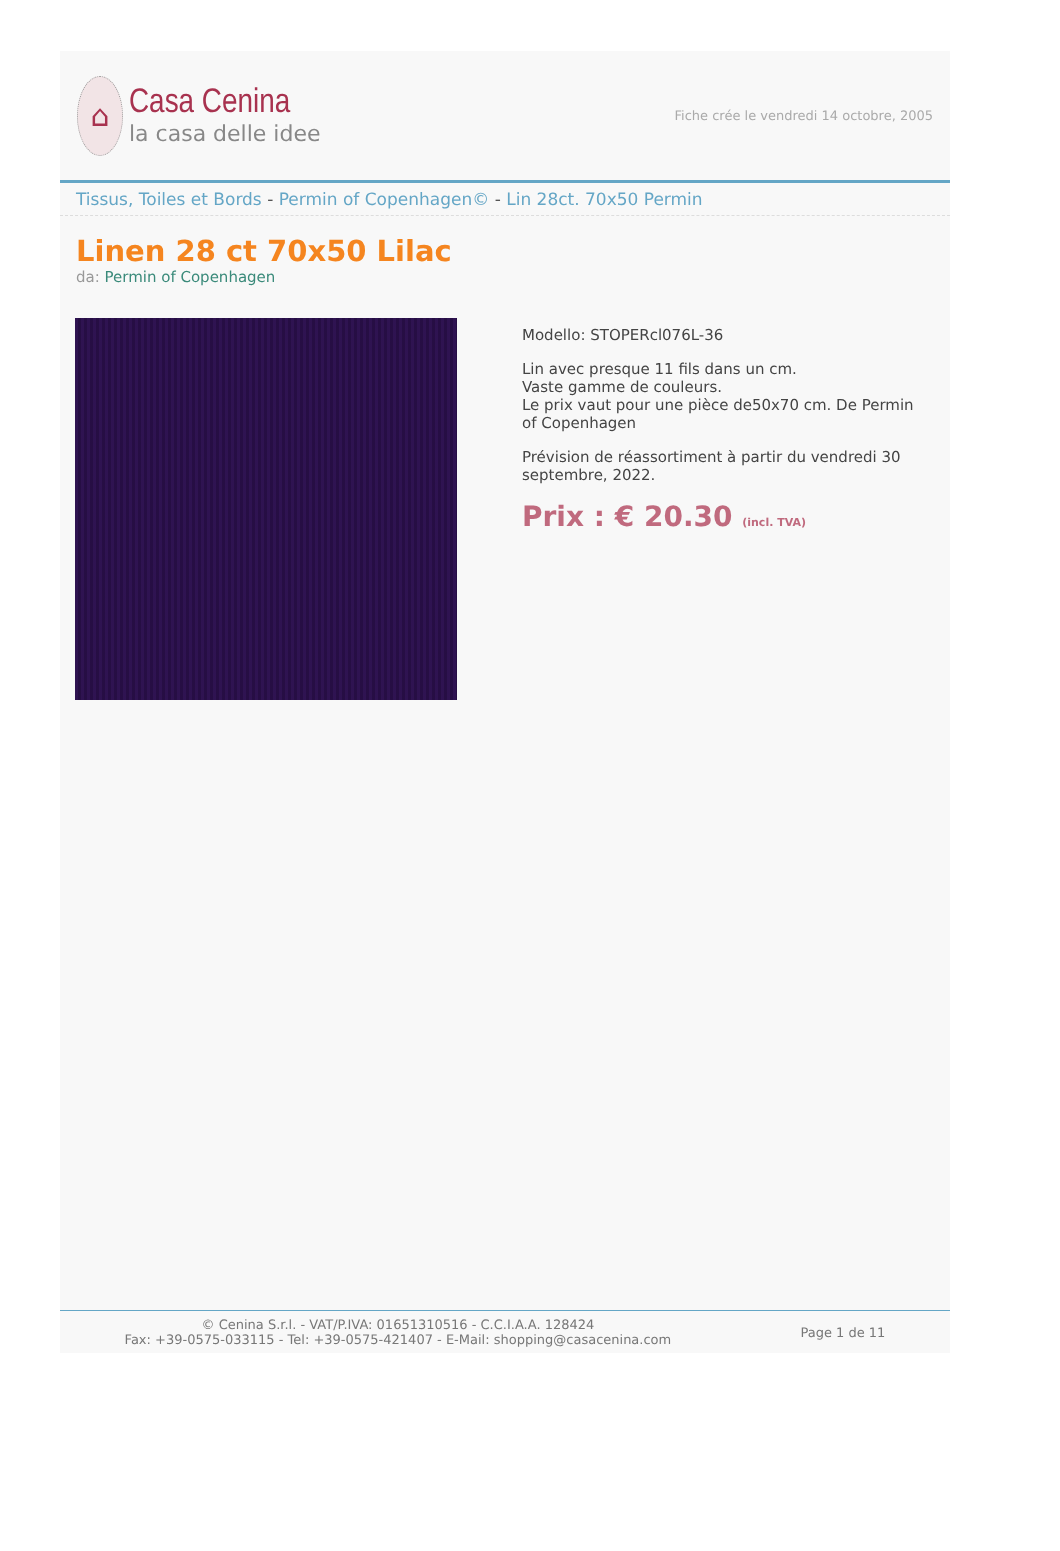⌂
Casa Cenina
la casa delle idee
Fiche crée le vendredi 14 octobre, 2005
Tissus, Toiles et Bords - Permin of Copenhagen© - Lin 28ct. 70x50 Permin
Linen 28 ct 70x50 Lilac
da: Permin of Copenhagen
Modello: STOPERcl076L-36
Lin avec presque 11 fils dans un cm.
Vaste gamme de couleurs.
Le prix vaut pour une pièce de50x70 cm. De Permin of Copenhagen
Prévision de réassortiment à partir du vendredi 30 septembre, 2022.
Prix : € 20.30 (incl. TVA)
© Cenina S.r.l. - VAT/P.IVA: 01651310516 - C.C.I.A.A. 128424
Fax: +39-0575-033115 - Tel: +39-0575-421407 - E-Mail: shopping@casacenina.com
Page 1 de 11